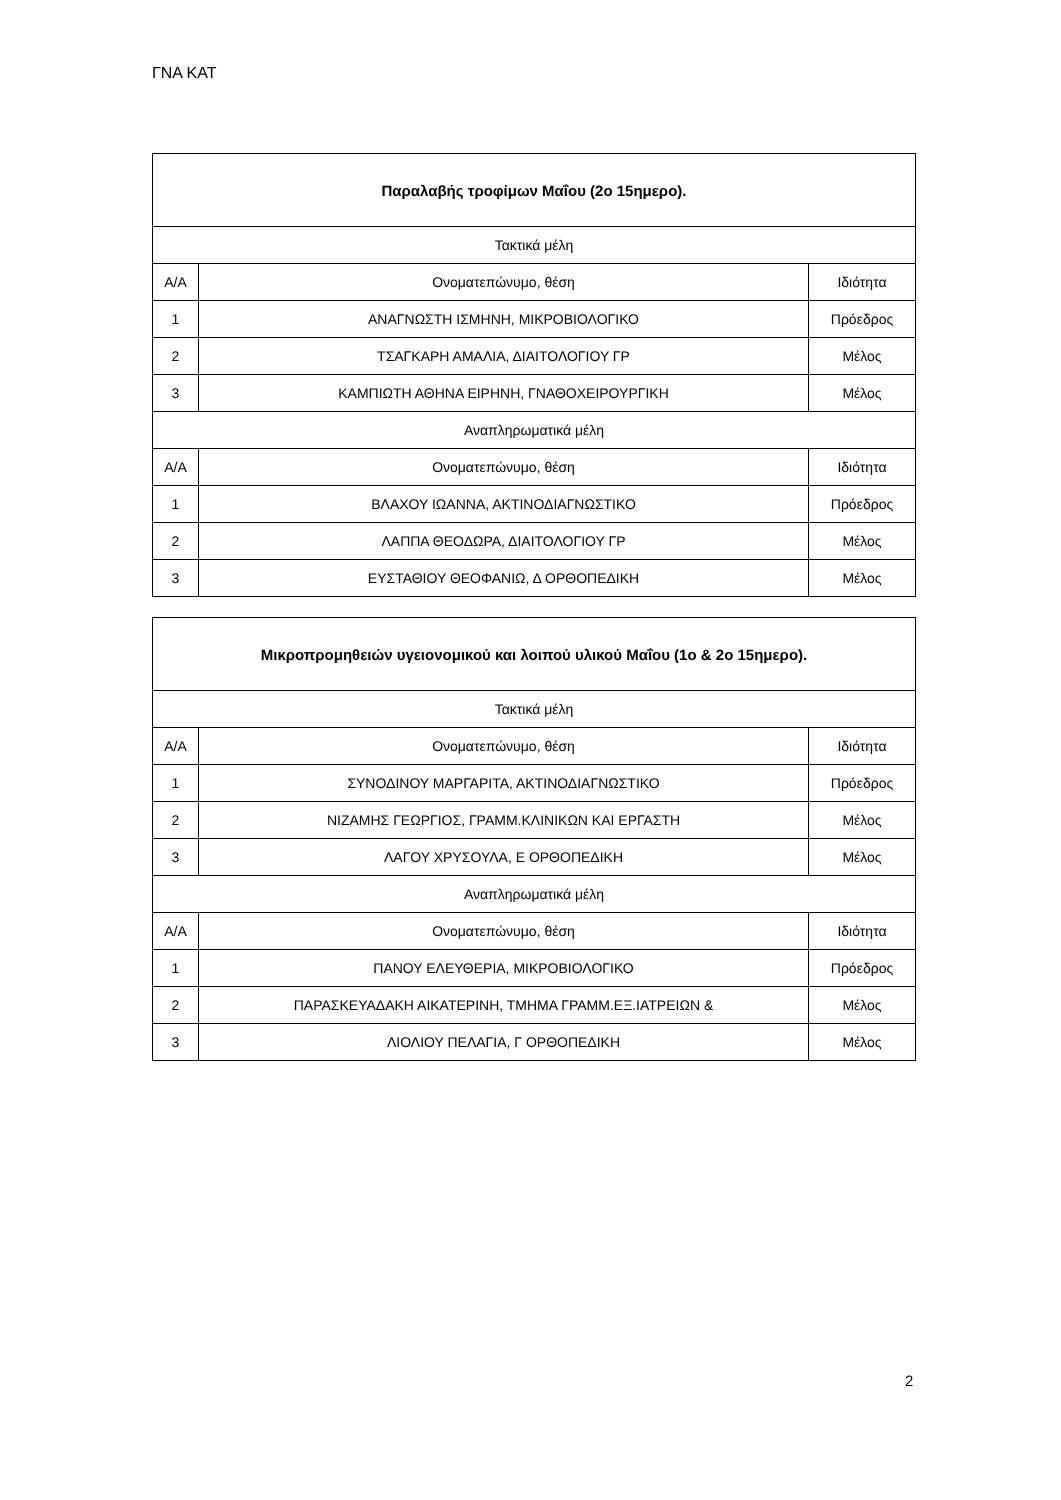ΓΝΑ ΚΑΤ
| Παραλαβής τροφίμων Μαΐου (2ο 15ημερο). | | |
| --- | --- | --- |
| Τακτικά μέλη | | |
| Α/Α | Ονοματεπώνυμο, θέση | Ιδιότητα |
| 1 | ΑΝΑΓΝΩΣΤΗ ΙΣΜΗΝΗ, ΜΙΚΡΟΒΙΟΛΟΓΙΚΟ | Πρόεδρος |
| 2 | ΤΣΑΓΚΑΡΗ ΑΜΑΛΙΑ, ΔΙΑΙΤΟΛΟΓΙΟΥ ΓΡ | Μέλος |
| 3 | ΚΑΜΠΙΩΤΗ ΑΘΗΝΑ ΕΙΡΗΝΗ, ΓΝΑΘΟΧΕΙΡΟΥΡΓΙΚΗ | Μέλος |
| Αναπληρωματικά μέλη | | |
| Α/Α | Ονοματεπώνυμο, θέση | Ιδιότητα |
| 1 | ΒΛΑΧΟΥ ΙΩΑΝΝΑ, ΑΚΤΙΝΟΔΙΑΓΝΩΣΤΙΚΟ | Πρόεδρος |
| 2 | ΛΑΠΠΑ ΘΕΟΔΩΡΑ, ΔΙΑΙΤΟΛΟΓΙΟΥ ΓΡ | Μέλος |
| 3 | ΕΥΣΤΑΘΙΟΥ ΘΕΟΦΑΝΙΩ, Δ ΟΡΘΟΠΕΔΙΚΗ | Μέλος |
| Μικροπρομηθειών υγειονομικού και λοιπού υλικού Μαΐου (1ο & 2ο 15ημερο). | | |
| --- | --- | --- |
| Τακτικά μέλη | | |
| Α/Α | Ονοματεπώνυμο, θέση | Ιδιότητα |
| 1 | ΣΥΝΟΔΙΝΟΥ ΜΑΡΓΑΡΙΤΑ, ΑΚΤΙΝΟΔΙΑΓΝΩΣΤΙΚΟ | Πρόεδρος |
| 2 | ΝΙΖΑΜΗΣ ΓΕΩΡΓΙΟΣ, ΓΡΑΜΜ.ΚΛΙΝΙΚΩΝ ΚΑΙ ΕΡΓΑΣΤΗ | Μέλος |
| 3 | ΛΑΓΟΥ ΧΡΥΣΟΥΛΑ, Ε ΟΡΘΟΠΕΔΙΚΗ | Μέλος |
| Αναπληρωματικά μέλη | | |
| Α/Α | Ονοματεπώνυμο, θέση | Ιδιότητα |
| 1 | ΠΑΝΟΥ ΕΛΕΥΘΕΡΙΑ, ΜΙΚΡΟΒΙΟΛΟΓΙΚΟ | Πρόεδρος |
| 2 | ΠΑΡΑΣΚΕΥΑΔΑΚΗ ΑΙΚΑΤΕΡΙΝΗ, ΤΜΗΜΑ ΓΡΑΜΜ.ΕΞ.ΙΑΤΡΕΙΩΝ & | Μέλος |
| 3 | ΛΙΟΛΙΟΥ ΠΕΛΑΓΙΑ, Γ ΟΡΘΟΠΕΔΙΚΗ | Μέλος |
2